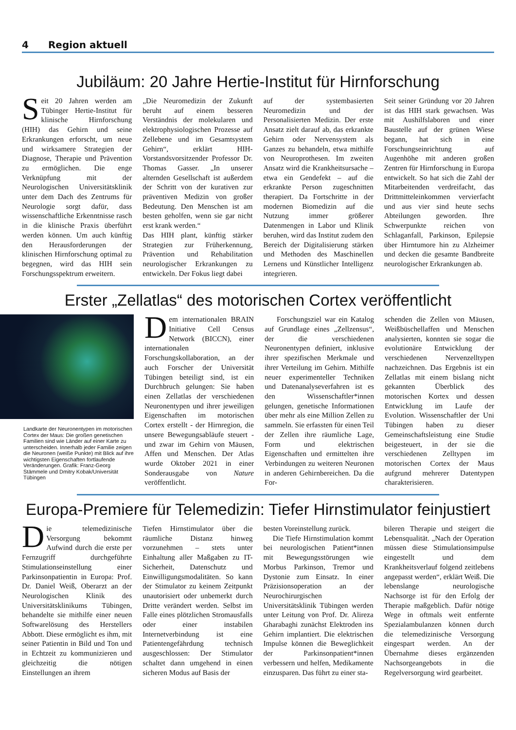4 Region aktuell
Jubiläum: 20 Jahre Hertie-Institut für Hirnforschung
Seit 20 Jahren werden am Tübinger Hertie-Institut für klinische Hirnforschung (HIH) das Gehirn und seine Erkrankungen erforscht, um neue und wirksamere Strategien der Diagnose, Therapie und Prävention zu ermöglichen. Die enge Verknüpfung mit der Neurologischen Universitätsklinik unter dem Dach des Zentrums für Neurologie sorgt dafür, dass wissenschaftliche Erkenntnisse rasch in die klinische Praxis überführt werden können. Um auch künftig den Herausforderungen der klinischen Hirnforschung optimal zu begegnen, wird das HIH sein Forschungsspektrum erweitern.
„Die Neuromedizin der Zukunft beruht auf einem besseren Verständnis der molekularen und elektrophysiologischen Prozesse auf Zellebene und im Gesamtsystem Gehirn“, erklärt HIH-Vorstandsvorsitzender Professor Dr. Thomas Gasser. „In unserer alternden Gesellschaft ist außerdem der Schritt von der kurativen zur präventiven Medizin von großer Bedeutung. Den Menschen ist am besten geholfen, wenn sie gar nicht erst krank werden.“
Das HIH plant, künftig stärker Strategien zur Früherkennung, Prävention und Rehabilitation neurologischer Erkrankungen zu entwickeln. Der Fokus liegt dabei
auf der systembasierten Neuromedizin und der Personalisierten Medizin. Der erste Ansatz zielt darauf ab, das erkrankte Gehirn oder Nervensystem als Ganzes zu behandeln, etwa mithilfe von Neuroprothesen. Im zweiten Ansatz wird die Krankheitsursache – etwa ein Gendefekt – auf die erkrankte Person zugeschnitten therapiert. Da Fortschritte in der modernen Biomedizin auf die Nutzung immer größerer Datenmengen in Labor und Klinik beruhen, wird das Institut zudem den Bereich der Digitalisierung stärken und Methoden des Maschinellen Lernens und Künstlicher Intelligenz integrieren.
Seit seiner Gründung vor 20 Jahren ist das HIH stark gewachsen. Was mit Aushilfslaboren und einer Baustelle auf der grünen Wiese begann, hat sich in eine Forschungseinrichtung auf Augenhöhe mit anderen großen Zentren für Hirnforschung in Europa entwickelt. So hat sich die Zahl der Mitarbeitenden verdreifacht, das Drittmitteleinkommen vervierfacht und aus vier sind heute sechs Abteilungen geworden. Ihre Schwerpunkte reichen von Schlaganfall, Parkinson, Epilepsie über Hirntumore hin zu Alzheimer und decken die gesamte Bandbreite neurologischer Erkrankungen ab.
Erster „Zellatlas“ des motorischen Cortex veröffentlicht
Landkarte der Neuronentypen im motorischen Cortex der Maus: Die großen genetischen Familien sind wie Länder auf einer Karte zu unterscheiden. Innerhalb jeder Familie zeigen die Neuronen (weiße Punkte) mit Blick auf ihre wichtigsten Eigenschaften fortlaufende Veränderungen. Grafik: Franz-Georg Stämmele und Dmitry Kobak/Universität Tübingen
Dem internationalen BRAIN Initiative Cell Census Network (BICCN), einer internationalen Forschungskollaboration, an der auch Forscher der Universität Tübingen beteiligt sind, ist ein Durchbruch gelungen: Sie haben einen Zellatlas der verschiedenen Neuronentypen und ihrer jeweiligen Eigenschaften im motorischen Cortex erstellt - der Hirnregion, die unsere Bewegungsabläufe steuert - und zwar im Gehirn von Mäusen, Affen und Menschen. Der Atlas wurde Oktober 2021 in einer Sonderausgabe von Nature veröffentlicht.
Forschungsziel war ein Katalog auf Grundlage eines „Zellzensus“, der die verschiedenen Neuronentypen definiert, inklusive ihrer spezifischen Merkmale und ihrer Verteilung im Gehirn. Mithilfe neuer experimenteller Techniken und Datenanalyseverfahren ist es den Wissenschaftler*innen gelungen, genetische Informationen über mehr als eine Million Zellen zu sammeln. Sie erfassten für einen Teil der Zellen ihre räumliche Lage, Form und elektrischen Eigenschaften und ermittelten ihre Verbindungen zu weiteren Neuronen in anderen Gehirnbereichen. Da die For-
schenden die Zellen von Mäusen, Weißbüschellaffen und Menschen analysierten, konnten sie sogar die evolutionäre Entwicklung der verschiedenen Nervenzelltypen nachzeichnen. Das Ergebnis ist ein Zellatlas mit einem bislang nicht gekannten Überblick des motorischen Kortex und dessen Entwicklung im Laufe der Evolution. Wissenschaftler der Uni Tübingen haben zu dieser Gemeinschaftsleistung eine Studie beigesteuert, in der sie die verschiedenen Zelltypen im motorischen Cortex der Maus aufgrund mehrerer Datentypen charakterisieren.
Europa-Premiere für Telemedizin: Tiefer Hirnstimulator feinjustiert
Die telemedizinische Versorgung bekommt Aufwind durch die erste per Fernzugriff durchgeführte Stimulationseinstellung einer Parkinsonpatientin in Europa: Prof. Dr. Daniel Weiß, Oberarzt an der Neurologischen Klinik des Universitätsklinikums Tübingen, behandelte sie mithilfe einer neuen Softwarelösung des Herstellers Abbott. Diese ermöglicht es ihm, mit seiner Patientin in Bild und Ton und in Echtzeit zu kommunizieren und gleichzeitig die nötigen Einstellungen an ihrem
Tiefen Hirnstimulator über die räumliche Distanz hinweg vorzunehmen – stets unter Einhaltung aller Maßgaben zu IT-Sicherheit, Datenschutz und Einwilligungsmodalitäten. So kann der Stimulator zu keinem Zeitpunkt unautorisiert oder unbemerkt durch Dritte verändert werden. Selbst im Falle eines plötzlichen Stromausfalls oder einer instabilen Internetverbindung ist eine Patientengefährdung technisch ausgeschlossen: Der Stimulator schaltet dann umgehend in einen sicheren Modus auf Basis der
besten Voreinstellung zurück.
Die Tiefe Hirnstimulation kommt bei neurologischen Patient*innen mit Bewegungsstörungen wie Morbus Parkinson, Tremor und Dystonie zum Einsatz. In einer Präzisionsoperation an der Neurochirurgischen Universitätsklinik Tübingen werden unter Leitung von Prof. Dr. Alireza Gharabaghi zunächst Elektroden ins Gehirn implantiert. Die elektrischen Impulse können die Beweglichkeit der Parkinsonpatient*innen verbessern und helfen, Medikamente einzusparen. Das führt zu einer sta-
bileren Therapie und steigert die Lebensqualität. „Nach der Operation müssen diese Stimulationsimpulse eingestellt und dem Krankheitsverlauf folgend zeitlebens angepasst werden“, erklärt Weiß. Die lebenslange neurologische Nachsorge ist für den Erfolg der Therapie maßgeblich. Dafür nötige Wege in oftmals weit entfernte Spezialambulanzen können durch die telemedizinische Versorgung eingespart werden. An der Übernahme dieses ergänzenden Nachsorgeangebots in die Regelversorgung wird gearbeitet.